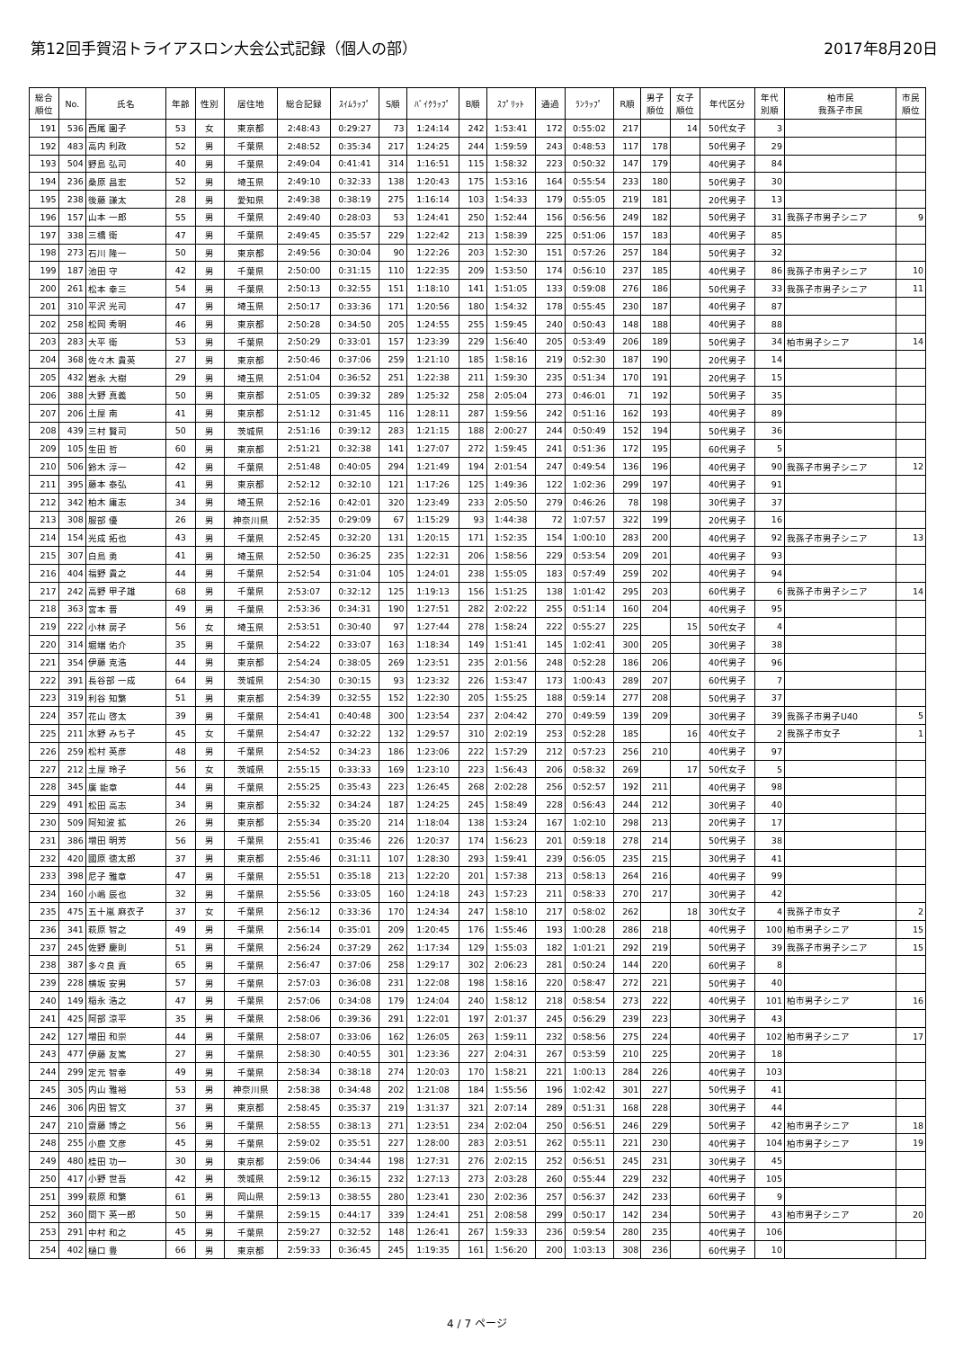第12回手賀沼トライアスロン大会公式記録（個人の部） 2017年8月20日
| 総合 順位 | No. | 氏名 | 年齢 | 性別 | 居住地 | 総合記録 | ｽｲﾑﾗｯﾌﾟ | S順 | ﾊﾞｲｸﾗｯﾌﾟ | B順 | ｽﾌﾟﾘｯﾄ | 通過 | ﾗﾝﾗｯﾌﾟ | R順 | 男子 順位 | 女子 順位 | 年代区分 | 年代 別順 | 柏市民 我孫子市民 | 市民 順位 |
| --- | --- | --- | --- | --- | --- | --- | --- | --- | --- | --- | --- | --- | --- | --- | --- | --- | --- | --- | --- | --- |
| 191 | 536 | 西尾 園子 | 53 | 女 | 東京都 | 2:48:43 | 0:29:27 | 73 | 1:24:14 | 242 | 1:53:41 | 172 | 0:55:02 | 217 | | 14 | 50代女子 | 3 | | |
| 192 | 483 | 高内 利政 | 52 | 男 | 千葉県 | 2:48:52 | 0:35:34 | 217 | 1:24:25 | 244 | 1:59:59 | 243 | 0:48:53 | 117 | 178 | | 50代男子 | 29 | | |
| 193 | 504 | 野島 弘司 | 40 | 男 | 千葉県 | 2:49:04 | 0:41:41 | 314 | 1:16:51 | 115 | 1:58:32 | 223 | 0:50:32 | 147 | 179 | | 40代男子 | 84 | | |
| 194 | 236 | 桑原 昌宏 | 52 | 男 | 埼玉県 | 2:49:10 | 0:32:33 | 138 | 1:20:43 | 175 | 1:53:16 | 164 | 0:55:54 | 233 | 180 | | 50代男子 | 30 | | |
| 195 | 238 | 後藤 謙太 | 28 | 男 | 愛知県 | 2:49:38 | 0:38:19 | 275 | 1:16:14 | 103 | 1:54:33 | 179 | 0:55:05 | 219 | 181 | | 20代男子 | 13 | | |
| 196 | 157 | 山本 一郎 | 55 | 男 | 千葉県 | 2:49:40 | 0:28:03 | 53 | 1:24:41 | 250 | 1:52:44 | 156 | 0:56:56 | 249 | 182 | | 50代男子 | 31 | 我孫子市男子シニア | 9 |
| 197 | 338 | 三橋 衛 | 47 | 男 | 千葉県 | 2:49:45 | 0:35:57 | 229 | 1:22:42 | 213 | 1:58:39 | 225 | 0:51:06 | 157 | 183 | | 40代男子 | 85 | | |
| 198 | 273 | 石川 隆一 | 50 | 男 | 東京都 | 2:49:56 | 0:30:04 | 90 | 1:22:26 | 203 | 1:52:30 | 151 | 0:57:26 | 257 | 184 | | 50代男子 | 32 | | |
| 199 | 187 | 池田 守 | 42 | 男 | 千葉県 | 2:50:00 | 0:31:15 | 110 | 1:22:35 | 209 | 1:53:50 | 174 | 0:56:10 | 237 | 185 | | 40代男子 | 86 | 我孫子市男子シニア | 10 |
| 200 | 261 | 松本 幸三 | 54 | 男 | 千葉県 | 2:50:13 | 0:32:55 | 151 | 1:18:10 | 141 | 1:51:05 | 133 | 0:59:08 | 276 | 186 | | 50代男子 | 33 | 我孫子市男子シニア | 11 |
| 201 | 310 | 平沢 光司 | 47 | 男 | 埼玉県 | 2:50:17 | 0:33:36 | 171 | 1:20:56 | 180 | 1:54:32 | 178 | 0:55:45 | 230 | 187 | | 40代男子 | 87 | | |
| 202 | 258 | 松岡 秀明 | 46 | 男 | 東京都 | 2:50:28 | 0:34:50 | 205 | 1:24:55 | 255 | 1:59:45 | 240 | 0:50:43 | 148 | 188 | | 40代男子 | 88 | | |
| 203 | 283 | 大平 衛 | 53 | 男 | 千葉県 | 2:50:29 | 0:33:01 | 157 | 1:23:39 | 229 | 1:56:40 | 205 | 0:53:49 | 206 | 189 | | 50代男子 | 34 | 柏市男子シニア | 14 |
| 204 | 368 | 佐々木 貴英 | 27 | 男 | 東京都 | 2:50:46 | 0:37:06 | 259 | 1:21:10 | 185 | 1:58:16 | 219 | 0:52:30 | 187 | 190 | | 20代男子 | 14 | | |
| 205 | 432 | 岩永 大樹 | 29 | 男 | 埼玉県 | 2:51:04 | 0:36:52 | 251 | 1:22:38 | 211 | 1:59:30 | 235 | 0:51:34 | 170 | 191 | | 20代男子 | 15 | | |
| 206 | 388 | 大野 真義 | 50 | 男 | 東京都 | 2:51:05 | 0:39:32 | 289 | 1:25:32 | 258 | 2:05:04 | 273 | 0:46:01 | 71 | 192 | | 50代男子 | 35 | | |
| 207 | 206 | 土屋 南 | 41 | 男 | 東京都 | 2:51:12 | 0:31:45 | 116 | 1:28:11 | 287 | 1:59:56 | 242 | 0:51:16 | 162 | 193 | | 40代男子 | 89 | | |
| 208 | 439 | 三村 賢司 | 50 | 男 | 茨城県 | 2:51:16 | 0:39:12 | 283 | 1:21:15 | 188 | 2:00:27 | 244 | 0:50:49 | 152 | 194 | | 50代男子 | 36 | | |
| 209 | 105 | 生田 哲 | 60 | 男 | 東京都 | 2:51:21 | 0:32:38 | 141 | 1:27:07 | 272 | 1:59:45 | 241 | 0:51:36 | 172 | 195 | | 60代男子 | 5 | | |
| 210 | 506 | 鈴木 淳一 | 42 | 男 | 千葉県 | 2:51:48 | 0:40:05 | 294 | 1:21:49 | 194 | 2:01:54 | 247 | 0:49:54 | 136 | 196 | | 40代男子 | 90 | 我孫子市男子シニア | 12 |
| 211 | 395 | 藤本 泰弘 | 41 | 男 | 東京都 | 2:52:12 | 0:32:10 | 121 | 1:17:26 | 125 | 1:49:36 | 122 | 1:02:36 | 299 | 197 | | 40代男子 | 91 | | |
| 212 | 342 | 柏木 庸志 | 34 | 男 | 埼玉県 | 2:52:16 | 0:42:01 | 320 | 1:23:49 | 233 | 2:05:50 | 279 | 0:46:26 | 78 | 198 | | 30代男子 | 37 | | |
| 213 | 308 | 服部 優 | 26 | 男 | 神奈川県 | 2:52:35 | 0:29:09 | 67 | 1:15:29 | 93 | 1:44:38 | 72 | 1:07:57 | 322 | 199 | | 20代男子 | 16 | | |
| 214 | 154 | 光成 拓也 | 43 | 男 | 千葉県 | 2:52:45 | 0:32:20 | 131 | 1:20:15 | 171 | 1:52:35 | 154 | 1:00:10 | 283 | 200 | | 40代男子 | 92 | 我孫子市男子シニア | 13 |
| 215 | 307 | 白鳥 勇 | 41 | 男 | 埼玉県 | 2:52:50 | 0:36:25 | 235 | 1:22:31 | 206 | 1:58:56 | 229 | 0:53:54 | 209 | 201 | | 40代男子 | 93 | | |
| 216 | 404 | 福野 貴之 | 44 | 男 | 千葉県 | 2:52:54 | 0:31:04 | 105 | 1:24:01 | 238 | 1:55:05 | 183 | 0:57:49 | 259 | 202 | | 40代男子 | 94 | | |
| 217 | 242 | 高野 甲子雄 | 68 | 男 | 千葉県 | 2:53:07 | 0:32:12 | 125 | 1:19:13 | 156 | 1:51:25 | 138 | 1:01:42 | 295 | 203 | | 60代男子 | 6 | 我孫子市男子シニア | 14 |
| 218 | 363 | 宮本 晋 | 49 | 男 | 千葉県 | 2:53:36 | 0:34:31 | 190 | 1:27:51 | 282 | 2:02:22 | 255 | 0:51:14 | 160 | 204 | | 40代男子 | 95 | | |
| 219 | 222 | 小林 房子 | 56 | 女 | 埼玉県 | 2:53:51 | 0:30:40 | 97 | 1:27:44 | 278 | 1:58:24 | 222 | 0:55:27 | 225 | | 15 | 50代女子 | 4 | | |
| 220 | 314 | 堀端 佑介 | 35 | 男 | 千葉県 | 2:54:22 | 0:33:07 | 163 | 1:18:34 | 149 | 1:51:41 | 145 | 1:02:41 | 300 | 205 | | 30代男子 | 38 | | |
| 221 | 354 | 伊藤 克浩 | 44 | 男 | 東京都 | 2:54:24 | 0:38:05 | 269 | 1:23:51 | 235 | 2:01:56 | 248 | 0:52:28 | 186 | 206 | | 40代男子 | 96 | | |
| 222 | 391 | 長谷部 一成 | 64 | 男 | 茨城県 | 2:54:30 | 0:30:15 | 93 | 1:23:32 | 226 | 1:53:47 | 173 | 1:00:43 | 289 | 207 | | 60代男子 | 7 | | |
| 223 | 319 | 利谷 知繁 | 51 | 男 | 東京都 | 2:54:39 | 0:32:55 | 152 | 1:22:30 | 205 | 1:55:25 | 188 | 0:59:14 | 277 | 208 | | 50代男子 | 37 | | |
| 224 | 357 | 花山 啓太 | 39 | 男 | 千葉県 | 2:54:41 | 0:40:48 | 300 | 1:23:54 | 237 | 2:04:42 | 270 | 0:49:59 | 139 | 209 | | 30代男子 | 39 | 我孫子市男子U40 | 5 |
| 225 | 211 | 水野 みち子 | 45 | 女 | 千葉県 | 2:54:47 | 0:32:22 | 132 | 1:29:57 | 310 | 2:02:19 | 253 | 0:52:28 | 185 | | 16 | 40代女子 | 2 | 我孫子市女子 | 1 |
| 226 | 259 | 松村 英彦 | 48 | 男 | 千葉県 | 2:54:52 | 0:34:23 | 186 | 1:23:06 | 222 | 1:57:29 | 212 | 0:57:23 | 256 | 210 | | 40代男子 | 97 | | |
| 227 | 212 | 土屋 玲子 | 56 | 女 | 茨城県 | 2:55:15 | 0:33:33 | 169 | 1:23:10 | 223 | 1:56:43 | 206 | 0:58:32 | 269 | | 17 | 50代女子 | 5 | | |
| 228 | 345 | 廣 能章 | 44 | 男 | 千葉県 | 2:55:25 | 0:35:43 | 223 | 1:26:45 | 268 | 2:02:28 | 256 | 0:52:57 | 192 | 211 | | 40代男子 | 98 | | |
| 229 | 491 | 松田 高志 | 34 | 男 | 東京都 | 2:55:32 | 0:34:24 | 187 | 1:24:25 | 245 | 1:58:49 | 228 | 0:56:43 | 244 | 212 | | 30代男子 | 40 | | |
| 230 | 509 | 阿知波 拡 | 26 | 男 | 東京都 | 2:55:34 | 0:35:20 | 214 | 1:18:04 | 138 | 1:53:24 | 167 | 1:02:10 | 298 | 213 | | 20代男子 | 17 | | |
| 231 | 386 | 増田 明芳 | 56 | 男 | 千葉県 | 2:55:41 | 0:35:46 | 226 | 1:20:37 | 174 | 1:56:23 | 201 | 0:59:18 | 278 | 214 | | 50代男子 | 38 | | |
| 232 | 420 | 國原 徳太郎 | 37 | 男 | 東京都 | 2:55:46 | 0:31:11 | 107 | 1:28:30 | 293 | 1:59:41 | 239 | 0:56:05 | 235 | 215 | | 30代男子 | 41 | | |
| 233 | 398 | 尼子 雅章 | 47 | 男 | 千葉県 | 2:55:51 | 0:35:18 | 213 | 1:22:20 | 201 | 1:57:38 | 213 | 0:58:13 | 264 | 216 | | 40代男子 | 99 | | |
| 234 | 160 | 小嶋 辰也 | 32 | 男 | 千葉県 | 2:55:56 | 0:33:05 | 160 | 1:24:18 | 243 | 1:57:23 | 211 | 0:58:33 | 270 | 217 | | 30代男子 | 42 | | |
| 235 | 475 | 五十嵐 麻衣子 | 37 | 女 | 千葉県 | 2:56:12 | 0:33:36 | 170 | 1:24:34 | 247 | 1:58:10 | 217 | 0:58:02 | 262 | | 18 | 30代女子 | 4 | 我孫子市女子 | 2 |
| 236 | 341 | 萩原 智之 | 49 | 男 | 千葉県 | 2:56:14 | 0:35:01 | 209 | 1:20:45 | 176 | 1:55:46 | 193 | 1:00:28 | 286 | 218 | | 40代男子 | 100 | 柏市男子シニア | 15 |
| 237 | 245 | 佐野 慶則 | 51 | 男 | 千葉県 | 2:56:24 | 0:37:29 | 262 | 1:17:34 | 129 | 1:55:03 | 182 | 1:01:21 | 292 | 219 | | 50代男子 | 39 | 我孫子市男子シニア | 15 |
| 238 | 387 | 多々良 貢 | 65 | 男 | 千葉県 | 2:56:47 | 0:37:06 | 258 | 1:29:17 | 302 | 2:06:23 | 281 | 0:50:24 | 144 | 220 | | 60代男子 | 8 | | |
| 239 | 228 | 横坂 安男 | 57 | 男 | 千葉県 | 2:57:03 | 0:36:08 | 231 | 1:22:08 | 198 | 1:58:16 | 220 | 0:58:47 | 272 | 221 | | 50代男子 | 40 | | |
| 240 | 149 | 稲永 浩之 | 47 | 男 | 千葉県 | 2:57:06 | 0:34:08 | 179 | 1:24:04 | 240 | 1:58:12 | 218 | 0:58:54 | 273 | 222 | | 40代男子 | 101 | 柏市男子シニア | 16 |
| 241 | 425 | 阿部 涼平 | 35 | 男 | 千葉県 | 2:58:06 | 0:39:36 | 291 | 1:22:01 | 197 | 2:01:37 | 245 | 0:56:29 | 239 | 223 | | 30代男子 | 43 | | |
| 242 | 127 | 増田 和崇 | 44 | 男 | 千葉県 | 2:58:07 | 0:33:06 | 162 | 1:26:05 | 263 | 1:59:11 | 232 | 0:58:56 | 275 | 224 | | 40代男子 | 102 | 柏市男子シニア | 17 |
| 243 | 477 | 伊藤 友篤 | 27 | 男 | 千葉県 | 2:58:30 | 0:40:55 | 301 | 1:23:36 | 227 | 2:04:31 | 267 | 0:53:59 | 210 | 225 | | 20代男子 | 18 | | |
| 244 | 299 | 定元 智幸 | 49 | 男 | 千葉県 | 2:58:34 | 0:38:18 | 274 | 1:20:03 | 170 | 1:58:21 | 221 | 1:00:13 | 284 | 226 | | 40代男子 | 103 | | |
| 245 | 305 | 内山 雅裕 | 53 | 男 | 神奈川県 | 2:58:38 | 0:34:48 | 202 | 1:21:08 | 184 | 1:55:56 | 196 | 1:02:42 | 301 | 227 | | 50代男子 | 41 | | |
| 246 | 306 | 内田 智文 | 37 | 男 | 東京都 | 2:58:45 | 0:35:37 | 219 | 1:31:37 | 321 | 2:07:14 | 289 | 0:51:31 | 168 | 228 | | 30代男子 | 44 | | |
| 247 | 210 | 齋藤 博之 | 56 | 男 | 千葉県 | 2:58:55 | 0:38:13 | 271 | 1:23:51 | 234 | 2:02:04 | 250 | 0:56:51 | 246 | 229 | | 50代男子 | 42 | 柏市男子シニア | 18 |
| 248 | 255 | 小鹿 文彦 | 45 | 男 | 千葉県 | 2:59:02 | 0:35:51 | 227 | 1:28:00 | 283 | 2:03:51 | 262 | 0:55:11 | 221 | 230 | | 40代男子 | 104 | 柏市男子シニア | 19 |
| 249 | 480 | 桂田 功一 | 30 | 男 | 東京都 | 2:59:06 | 0:34:44 | 198 | 1:27:31 | 276 | 2:02:15 | 252 | 0:56:51 | 245 | 231 | | 30代男子 | 45 | | |
| 250 | 417 | 小野 世吾 | 42 | 男 | 茨城県 | 2:59:12 | 0:36:15 | 232 | 1:27:13 | 273 | 2:03:28 | 260 | 0:55:44 | 229 | 232 | | 40代男子 | 105 | | |
| 251 | 399 | 萩原 和繁 | 61 | 男 | 岡山県 | 2:59:13 | 0:38:55 | 280 | 1:23:41 | 230 | 2:02:36 | 257 | 0:56:37 | 242 | 233 | | 60代男子 | 9 | | |
| 252 | 360 | 間下 英一郎 | 50 | 男 | 千葉県 | 2:59:15 | 0:44:17 | 339 | 1:24:41 | 251 | 2:08:58 | 299 | 0:50:17 | 142 | 234 | | 50代男子 | 43 | 柏市男子シニア | 20 |
| 253 | 291 | 中村 和之 | 45 | 男 | 千葉県 | 2:59:27 | 0:32:52 | 148 | 1:26:41 | 267 | 1:59:33 | 236 | 0:59:54 | 280 | 235 | | 40代男子 | 106 | | |
| 254 | 402 | 樋口 豊 | 66 | 男 | 東京都 | 2:59:33 | 0:36:45 | 245 | 1:19:35 | 161 | 1:56:20 | 200 | 1:03:13 | 308 | 236 | | 60代男子 | 10 | | |
4 / 7 ページ